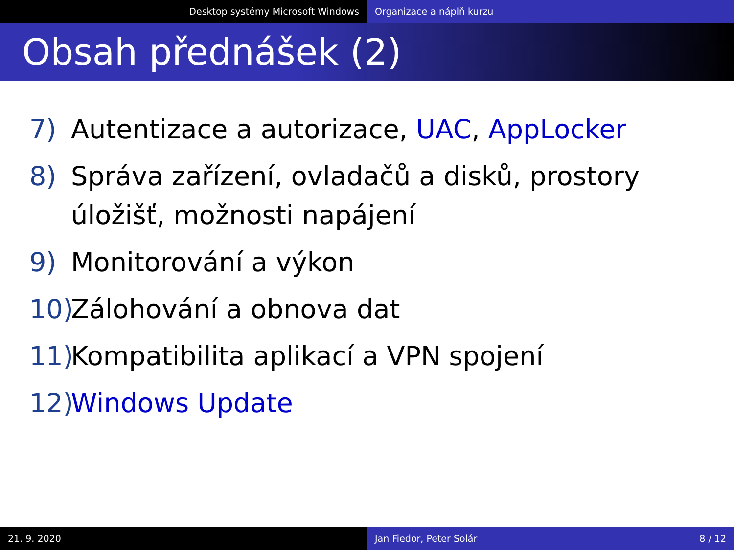Desktop systémy Microsoft Windows Organizace a náplň kurzu
Obsah přednášek (2)
7) Autentizace a autorizace, UAC, AppLocker
8) Správa zařízení, ovladačů a disků, prostory úložišť, možnosti napájení
9) Monitorování a výkon
10) Zálohování a obnova dat
11) Kompatibilita aplikací a VPN spojení
12) Windows Update
21. 9. 2020 Jan Fiedor, Peter Solár 8 / 12